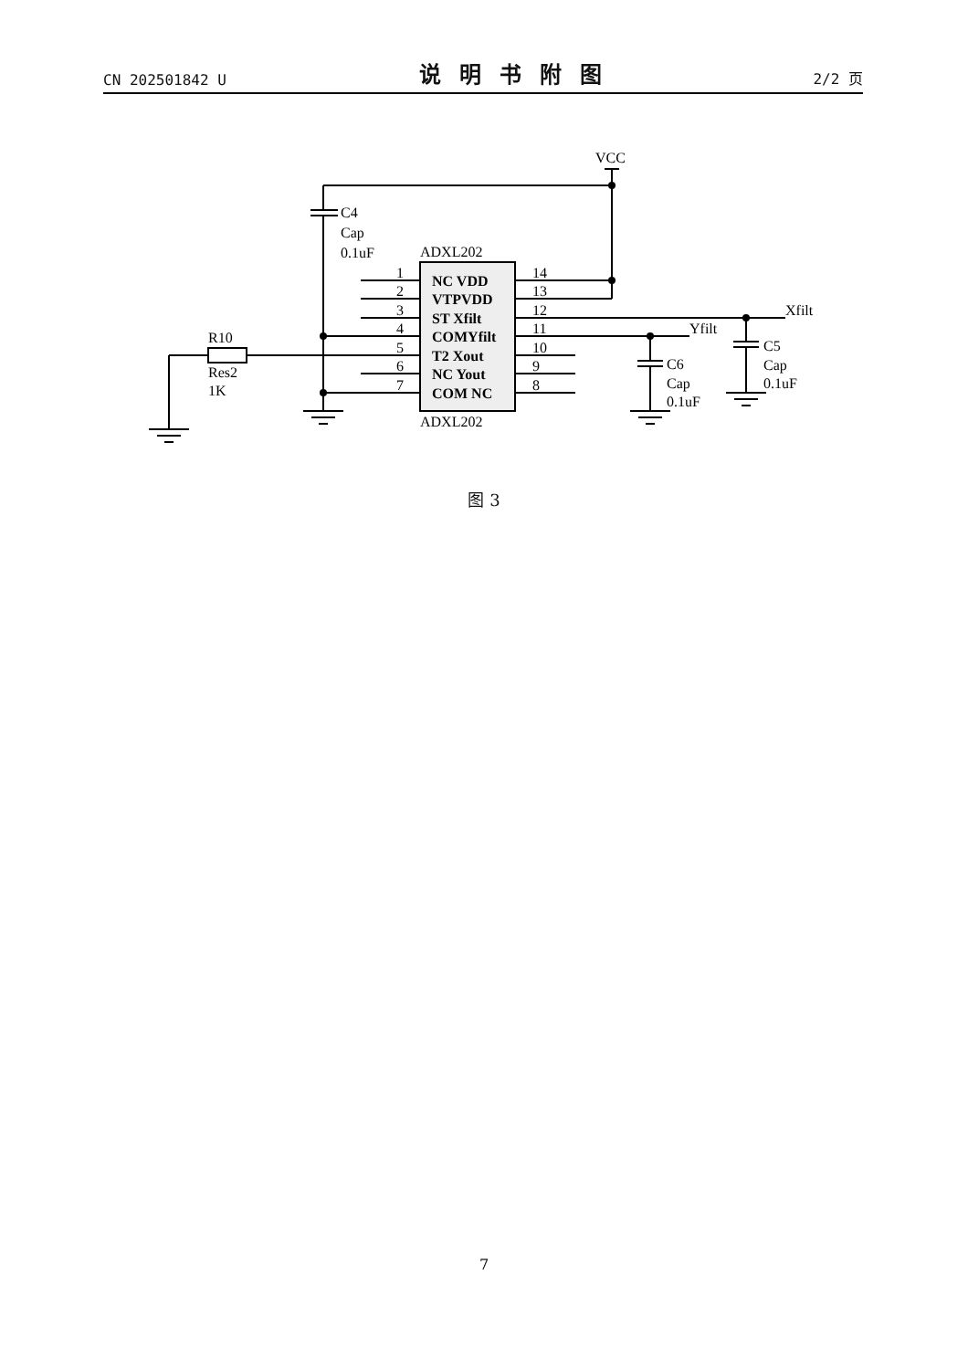CN 202501842 U 说明书附图 2/2 页
VCC
C4
Cap
0.1uF
ADXL202
ADXL202
1
2
3
4
5
6
7
14
13
12
11
10
9
8
NC VDD
VTPVDD
ST Xfilt
COMYfilt
T2 Xout
NC Yout
COM NC
Xfilt
Yfilt
R10
Res2
1K
C6
Cap
0.1uF
C5
Cap
0.1uF
图 3
7